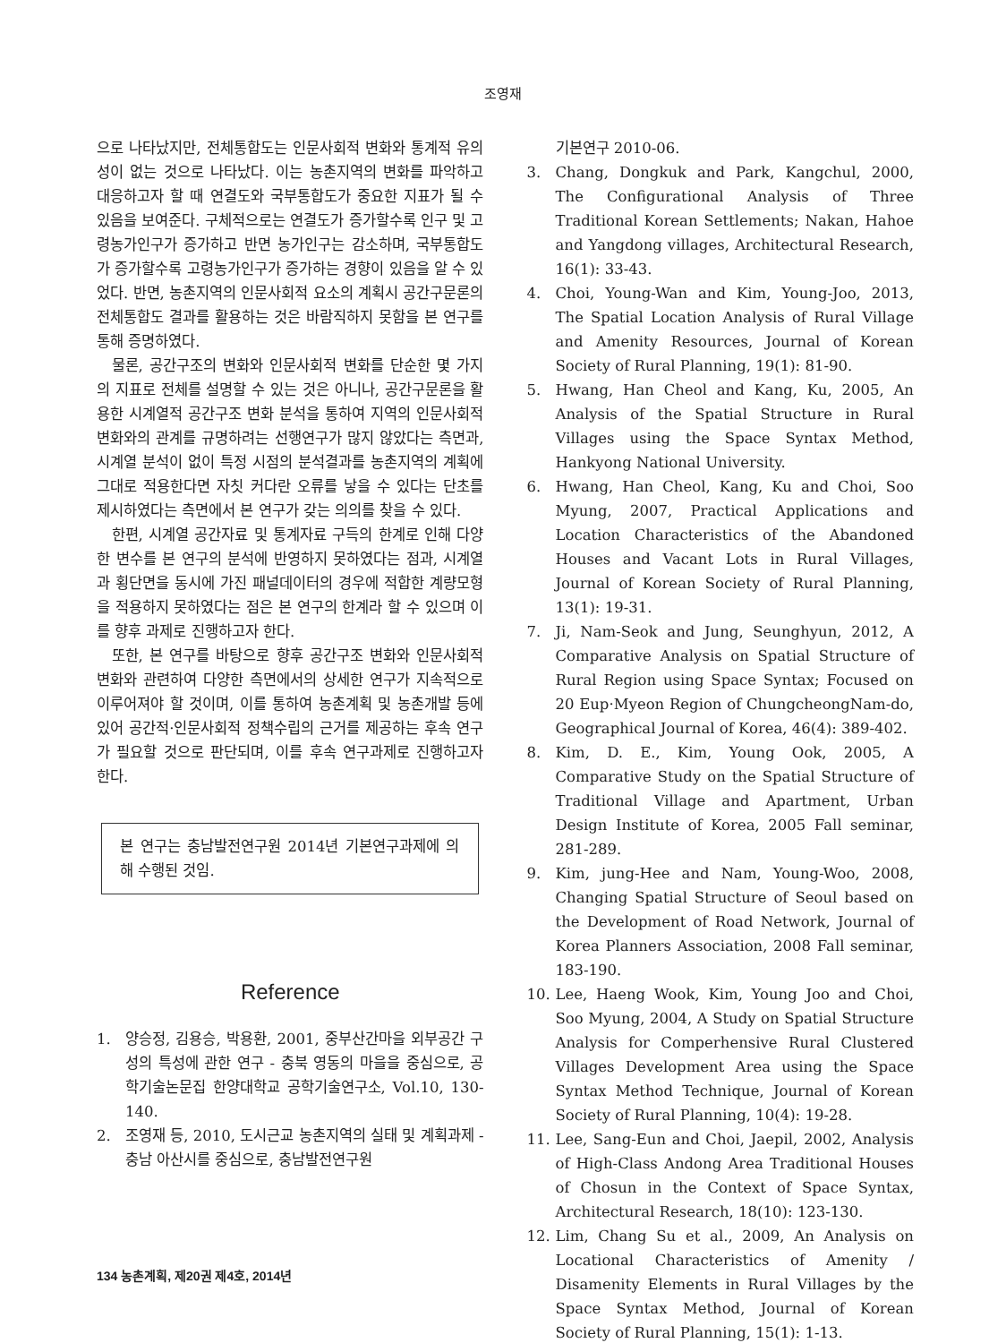조영재
으로 나타났지만, 전체통합도는 인문사회적 변화와 통계적 유의성이 없는 것으로 나타났다. 이는 농촌지역의 변화를 파악하고 대응하고자 할 때 연결도와 국부통합도가 중요한 지표가 될 수 있음을 보여준다. 구체적으로는 연결도가 증가할수록 인구 및 고령농가인구가 증가하고 반면 농가인구는 감소하며, 국부통합도가 증가할수록 고령농가인구가 증가하는 경향이 있음을 알 수 있었다. 반면, 농촌지역의 인문사회적 요소의 계획시 공간구문론의 전체통합도 결과를 활용하는 것은 바람직하지 못함을 본 연구를 통해 증명하였다.
물론, 공간구조의 변화와 인문사회적 변화를 단순한 몇 가지의 지표로 전체를 설명할 수 있는 것은 아니나, 공간구문론을 활용한 시계열적 공간구조 변화 분석을 통하여 지역의 인문사회적 변화와의 관계를 규명하려는 선행연구가 많지 않았다는 측면과, 시계열 분석이 없이 특정 시점의 분석결과를 농촌지역의 계획에 그대로 적용한다면 자칫 커다란 오류를 낳을 수 있다는 단초를 제시하였다는 측면에서 본 연구가 갖는 의의를 찾을 수 있다.
한편, 시계열 공간자료 및 통계자료 구득의 한계로 인해 다양한 변수를 본 연구의 분석에 반영하지 못하였다는 점과, 시계열과 횡단면을 동시에 가진 패널데이터의 경우에 적합한 계량모형을 적용하지 못하였다는 점은 본 연구의 한계라 할 수 있으며 이를 향후 과제로 진행하고자 한다.
또한, 본 연구를 바탕으로 향후 공간구조 변화와 인문사회적 변화와 관련하여 다양한 측면에서의 상세한 연구가 지속적으로 이루어져야 할 것이며, 이를 통하여 농촌계획 및 농촌개발 등에 있어 공간적·인문사회적 정책수립의 근거를 제공하는 후속 연구가 필요할 것으로 판단되며, 이를 후속 연구과제로 진행하고자 한다.
본 연구는 충남발전연구원 2014년 기본연구과제에 의해 수행된 것임.
Reference
1. 양승정, 김용승, 박용환, 2001, 중부산간마을 외부공간 구성의 특성에 관한 연구 - 충북 영동의 마을을 중심으로, 공학기술논문집 한양대학교 공학기술연구소, Vol.10, 130-140.
2. 조영재 등, 2010, 도시근교 농촌지역의 실태 및 계획과제 - 충남 아산시를 중심으로, 충남발전연구원
기본연구 2010-06.
3. Chang, Dongkuk and Park, Kangchul, 2000, The Configurational Analysis of Three Traditional Korean Settlements; Nakan, Hahoe and Yangdong villages, Architectural Research, 16(1): 33-43.
4. Choi, Young-Wan and Kim, Young-Joo, 2013, The Spatial Location Analysis of Rural Village and Amenity Resources, Journal of Korean Society of Rural Planning, 19(1): 81-90.
5. Hwang, Han Cheol and Kang, Ku, 2005, An Analysis of the Spatial Structure in Rural Villages using the Space Syntax Method, Hankyong National University.
6. Hwang, Han Cheol, Kang, Ku and Choi, Soo Myung, 2007, Practical Applications and Location Characteristics of the Abandoned Houses and Vacant Lots in Rural Villages, Journal of Korean Society of Rural Planning, 13(1): 19-31.
7. Ji, Nam-Seok and Jung, Seunghyun, 2012, A Comparative Analysis on Spatial Structure of Rural Region using Space Syntax; Focused on 20 Eup·Myeon Region of ChungcheongNam-do, Geographical Journal of Korea, 46(4): 389-402.
8. Kim, D. E., Kim, Young Ook, 2005, A Comparative Study on the Spatial Structure of Traditional Village and Apartment, Urban Design Institute of Korea, 2005 Fall seminar, 281-289.
9. Kim, jung-Hee and Nam, Young-Woo, 2008, Changing Spatial Structure of Seoul based on the Development of Road Network, Journal of Korea Planners Association, 2008 Fall seminar, 183-190.
10. Lee, Haeng Wook, Kim, Young Joo and Choi, Soo Myung, 2004, A Study on Spatial Structure Analysis for Comperhensive Rural Clustered Villages Development Area using the Space Syntax Method Technique, Journal of Korean Society of Rural Planning, 10(4): 19-28.
11. Lee, Sang-Eun and Choi, Jaepil, 2002, Analysis of High-Class Andong Area Traditional Houses of Chosun in the Context of Space Syntax, Architectural Research, 18(10): 123-130.
12. Lim, Chang Su et al., 2009, An Analysis on Locational Characteristics of Amenity / Disamenity Elements in Rural Villages by the Space Syntax Method, Journal of Korean Society of Rural Planning, 15(1): 1-13.
134 농촌계획, 제20권 제4호, 2014년